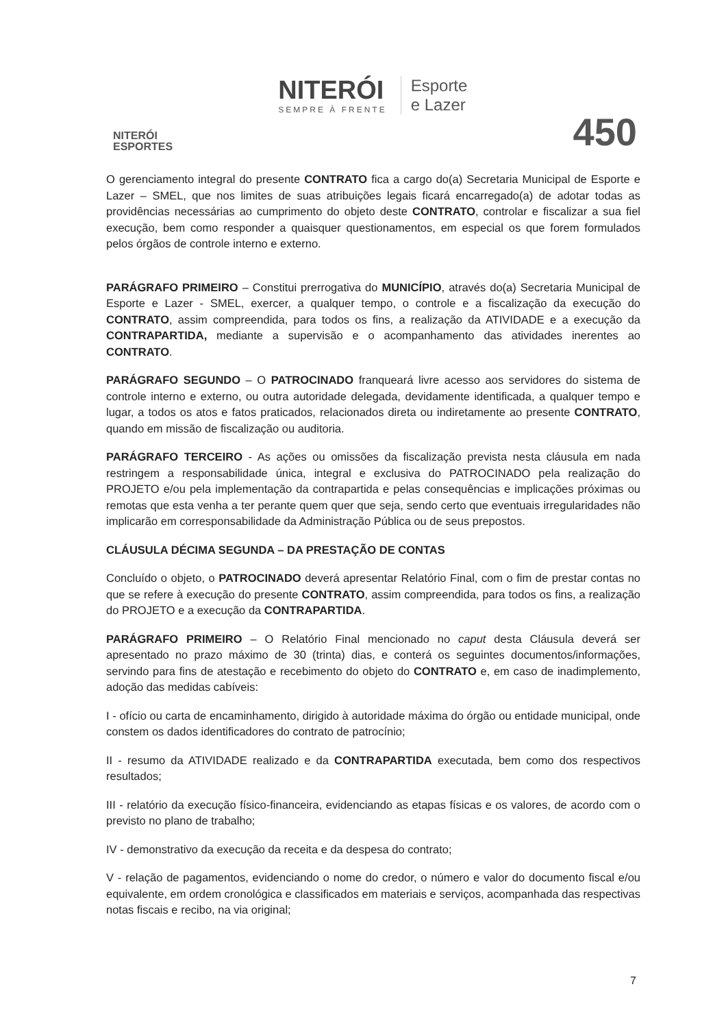NITERÓI
ESPORTES
NITERÓI
SEMPRE À FRENTE
Esporte
e Lazer
450
O gerenciamento integral do presente CONTRATO fica a cargo do(a) Secretaria Municipal de Esporte e Lazer – SMEL, que nos limites de suas atribuições legais ficará encarregado(a) de adotar todas as providências necessárias ao cumprimento do objeto deste CONTRATO, controlar e fiscalizar a sua fiel execução, bem como responder a quaisquer questionamentos, em especial os que forem formulados pelos órgãos de controle interno e externo.
PARÁGRAFO PRIMEIRO – Constitui prerrogativa do MUNICÍPIO, através do(a) Secretaria Municipal de Esporte e Lazer - SMEL, exercer, a qualquer tempo, o controle e a fiscalização da execução do CONTRATO, assim compreendida, para todos os fins, a realização da ATIVIDADE e a execução da CONTRAPARTIDA, mediante a supervisão e o acompanhamento das atividades inerentes ao CONTRATO.
PARÁGRAFO SEGUNDO – O PATROCINADO franqueará livre acesso aos servidores do sistema de controle interno e externo, ou outra autoridade delegada, devidamente identificada, a qualquer tempo e lugar, a todos os atos e fatos praticados, relacionados direta ou indiretamente ao presente CONTRATO, quando em missão de fiscalização ou auditoria.
PARÁGRAFO TERCEIRO - As ações ou omissões da fiscalização prevista nesta cláusula em nada restringem a responsabilidade única, integral e exclusiva do PATROCINADO pela realização do PROJETO e/ou pela implementação da contrapartida e pelas consequências e implicações próximas ou remotas que esta venha a ter perante quem quer que seja, sendo certo que eventuais irregularidades não implicarão em corresponsabilidade da Administração Pública ou de seus prepostos.
CLÁUSULA DÉCIMA SEGUNDA – DA PRESTAÇÃO DE CONTAS
Concluído o objeto, o PATROCINADO deverá apresentar Relatório Final, com o fim de prestar contas no que se refere à execução do presente CONTRATO, assim compreendida, para todos os fins, a realização do PROJETO e a execução da CONTRAPARTIDA.
PARÁGRAFO PRIMEIRO – O Relatório Final mencionado no caput desta Cláusula deverá ser apresentado no prazo máximo de 30 (trinta) dias, e conterá os seguintes documentos/informações, servindo para fins de atestação e recebimento do objeto do CONTRATO e, em caso de inadimplemento, adoção das medidas cabíveis:
I - ofício ou carta de encaminhamento, dirigido à autoridade máxima do órgão ou entidade municipal, onde constem os dados identificadores do contrato de patrocínio;
II - resumo da ATIVIDADE realizado e da CONTRAPARTIDA executada, bem como dos respectivos resultados;
III - relatório da execução físico-financeira, evidenciando as etapas físicas e os valores, de acordo com o previsto no plano de trabalho;
IV - demonstrativo da execução da receita e da despesa do contrato;
V - relação de pagamentos, evidenciando o nome do credor, o número e valor do documento fiscal e/ou equivalente, em ordem cronológica e classificados em materiais e serviços, acompanhada das respectivas notas fiscais e recibo, na via original;
7